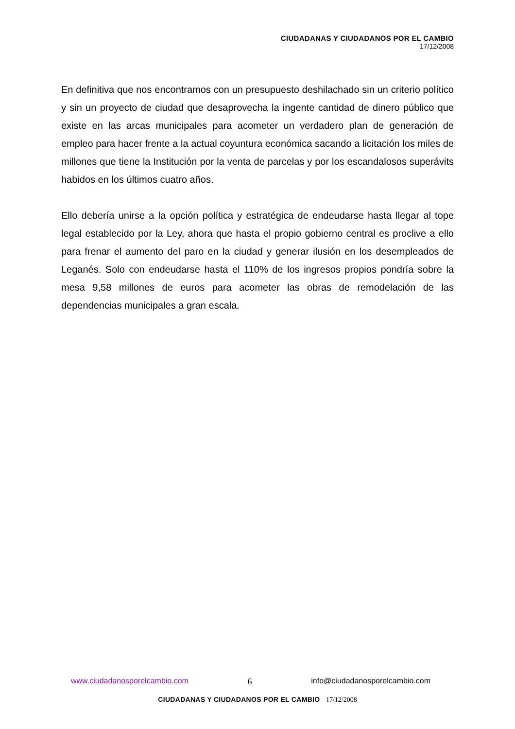CIUDADANAS Y CIUDADANOS POR EL CAMBIO
17/12/2008
En definitiva que nos encontramos con un presupuesto deshilachado sin un criterio político y sin un proyecto de ciudad que desaprovecha la ingente cantidad de dinero público que existe en las arcas municipales para acometer un verdadero plan de generación de empleo para hacer frente a la actual coyuntura económica sacando a licitación los miles de millones que tiene la Institución por la venta de parcelas y por los escandalosos superávits habidos en los últimos cuatro años.
Ello debería unirse a la opción política y estratégica de endeudarse hasta llegar al tope legal establecido por la Ley, ahora que hasta el propio gobierno central es proclive a ello para frenar el aumento del paro en la ciudad y generar ilusión en los desempleados de Leganés. Solo con endeudarse hasta el 110% de los ingresos propios pondría sobre la mesa 9,58 millones de euros para acometer las obras de remodelación de las dependencias municipales a gran escala.
www.ciudadanosporelcambio.com 6 info@ciudadanosporelcambio.com
CIUDADANAS Y CIUDADANOS POR EL CAMBIO 17/12/2008